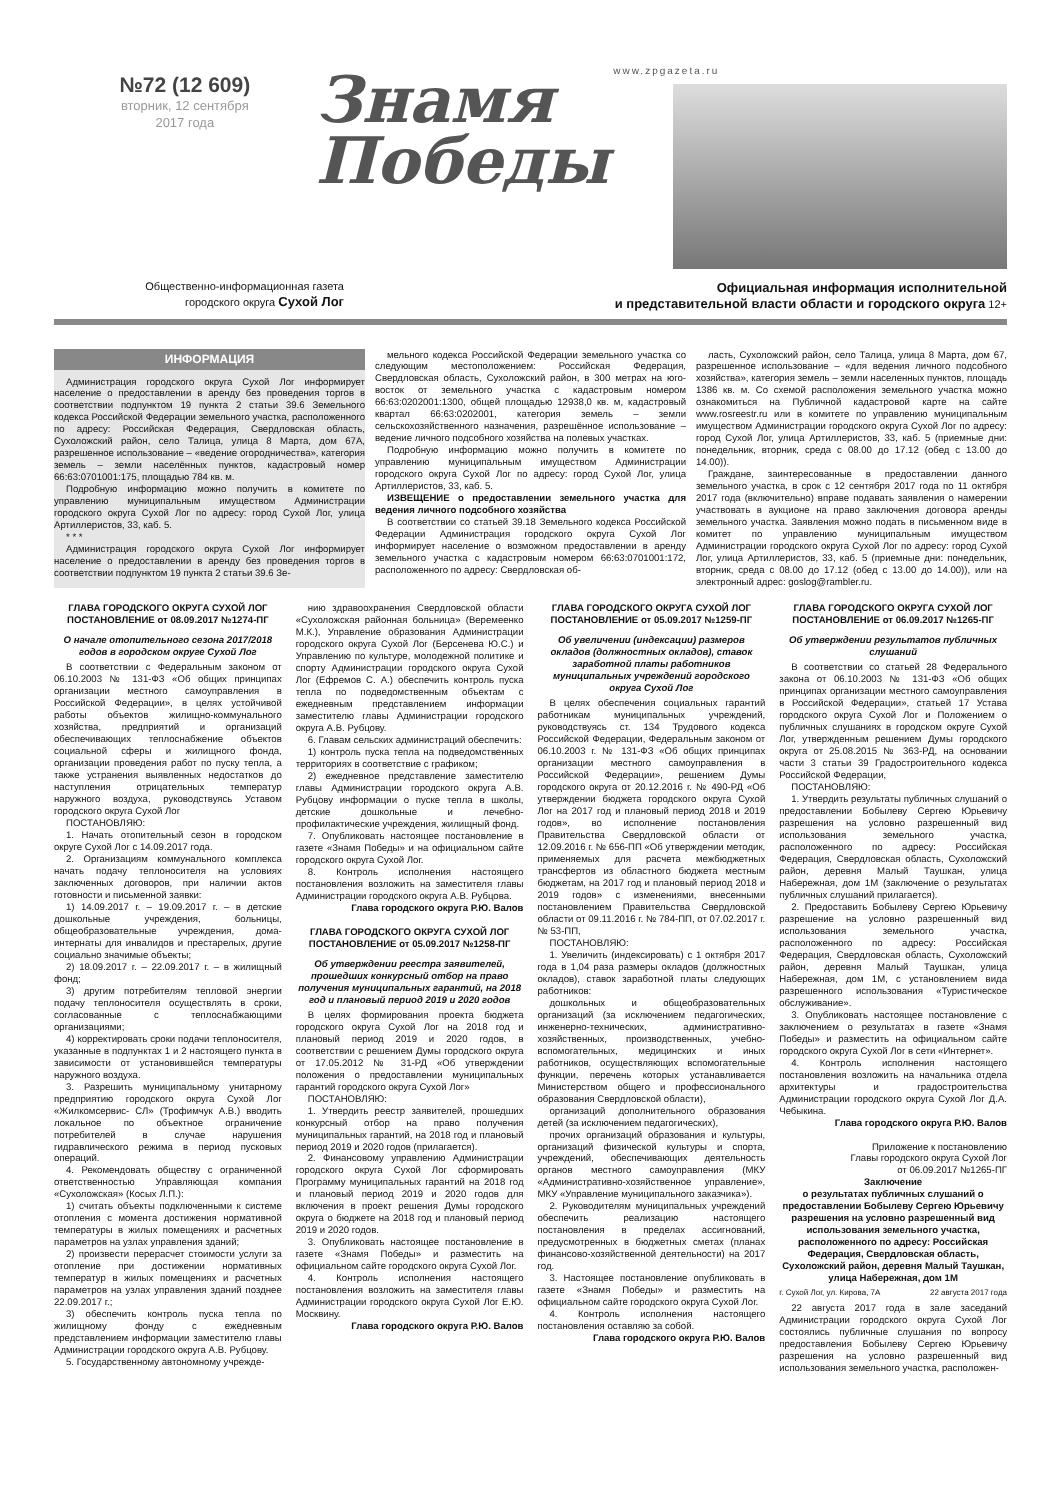№72 (12 609)
вторник, 12 сентября
2017 года
Знамя
Победы
www.zpgazeta.ru
Общественно-информационная газета
городского округа Сухой Лог
Официальная информация исполнительной
и представительной власти области и городского округа 12+
ИНФОРМАЦИЯ
Администрация городского округа Сухой Лог информирует население о предоставлении в аренду без проведения торгов в соответствии подпунктом 19 пункта 2 статьи 39.6 Земельного кодекса Российской Федерации земельного участка, расположенного по адресу: Российская Федерация, Свердловская область, Сухоложский район, село Талица, улица 8 Марта, дом 67А, разрешенное использование – «ведение огородничества», категория земель – земли населённых пунктов, кадастровый номер 66:63:0701001:175, площадью 784 кв. м.
Подробную информацию можно получить в комитете по управлению муниципальным имуществом Администрации городского округа Сухой Лог по адресу: город Сухой Лог, улица Артиллеристов, 33, каб. 5.
* * *
Администрация городского округа Сухой Лог информирует население о предоставлении в аренду без проведения торгов в соответствии подпунктом 19 пункта 2 статьи 39.6 Зе-
мельного кодекса Российской Федерации земельного участка со следующим местоположением: Российская Федерация, Свердловская область, Сухоложский район, в 300 метрах на юго-восток от земельного участка с кадастровым номером 66:63:0202001:1300, общей площадью 12938,0 кв. м, кадастровый квартал 66:63:0202001, категория земель – земли сельскохозяйственного назначения, разрешённое использование – ведение личного подсобного хозяйства на полевых участках.
Подробную информацию можно получить в комитете по управлению муниципальным имуществом Администрации городского округа Сухой Лог по адресу: город Сухой Лог, улица Артиллеристов, 33, каб. 5.
ИЗВЕЩЕНИЕ о предоставлении земельного участка для ведения личного подсобного хозяйства
В соответствии со статьей 39.18 Земельного кодекса Российской Федерации Администрация городского округа Сухой Лог информирует население о возможном предоставлении в аренду земельного участка с кадастровым номером 66:63:0701001:172, расположенного по адресу: Свердловская об-
ласть, Сухоложский район, село Талица, улица 8 Марта, дом 67, разрешенное использование – «для ведения личного подсобного хозяйства», категория земель – земли населенных пунктов, площадь 1386 кв. м. Со схемой расположения земельного участка можно ознакомиться на Публичной кадастровой карте на сайте www.rosreestr.ru или в комитете по управлению муниципальным имуществом Администрации городского округа Сухой Лог по адресу: город Сухой Лог, улица Артиллеристов, 33, каб. 5 (приемные дни: понедельник, вторник, среда с 08.00 до 17.12 (обед с 13.00 до 14.00)).
Граждане, заинтересованные в предоставлении данного земельного участка, в срок с 12 сентября 2017 года по 11 октября 2017 года (включительно) вправе подавать заявления о намерении участвовать в аукционе на право заключения договора аренды земельного участка. Заявления можно подать в письменном виде в комитет по управлению муниципальным имуществом Администрации городского округа Сухой Лог по адресу: город Сухой Лог, улица Артиллеристов, 33, каб. 5 (приемные дни: понедельник, вторник, среда с 08.00 до 17.12 (обед с 13.00 до 14.00)), или на электронный адрес: goslog@rambler.ru.
ГЛАВА ГОРОДСКОГО ОКРУГА СУХОЙ ЛОГ
ПОСТАНОВЛЕНИЕ от 08.09.2017 №1274-ПГ
О начале отопительного сезона 2017/2018 годов в городском округе Сухой Лог
В соответствии с Федеральным законом от 06.10.2003 № 131-ФЗ «Об общих принципах организации местного самоуправления в Российской Федерации», в целях устойчивой работы объектов жилищно-коммунального хозяйства, предприятий и организаций обеспечивающих теплоснабжение объектов социальной сферы и жилищного фонда, организации проведения работ по пуску тепла, а также устранения выявленных недостатков до наступления отрицательных температур наружного воздуха, руководствуясь Уставом городского округа Сухой Лог
ПОСТАНОВЛЯЮ:
1. Начать отопительный сезон в городском округе Сухой Лог с 14.09.2017 года.
2. Организациям коммунального комплекса начать подачу теплоносителя на условиях заключенных договоров, при наличии актов готовности и письменной заявки:
1) 14.09.2017 г. – 19.09.2017 г. – в детские дошкольные учреждения, больницы, общеобразовательные учреждения, дома-интернаты для инвалидов и престарелых, другие социально значимые объекты;
2) 18.09.2017 г. – 22.09.2017 г. – в жилищный фонд;
3) другим потребителям тепловой энергии подачу теплоносителя осуществлять в сроки, согласованные с теплоснабжающими организациями;
4) корректировать сроки подачи теплоносителя, указанные в подпунктах 1 и 2 настоящего пункта в зависимости от установившейся температуры наружного воздуха.
3. Разрешить муниципальному унитарному предприятию городского округа Сухой Лог «Жилкомсервис- СЛ» (Трофимчук А.В.) вводить локальное по объектное ограничение потребителей в случае нарушения гидравлического режима в период пусковых операций.
4. Рекомендовать обществу с ограниченной ответственностью Управляющая компания «Сухоложская» (Косых Л.П.):
1) считать объекты подключенными к системе отопления с момента достижения нормативной температуры в жилых помещениях и расчетных параметров на узлах управления зданий;
2) произвести перерасчет стоимости услуги за отопление при достижении нормативных температур в жилых помещениях и расчетных параметров на узлах управления зданий позднее 22.09.2017 г.;
3) обеспечить контроль пуска тепла по жилищному фонду с ежедневным представлением информации заместителю главы Администрации городского округа А.В. Рубцову.
5. Государственному автономному учрежде-
нию здравоохранения Свердловской области «Сухоложская районная больница» (Веремеенко М.К.), Управление образования Администрации городского округа Сухой Лог (Берсенева Ю.С.) и Управлению по культуре, молодежной политике и спорту Администрации городского округа Сухой Лог (Ефремов С. А.) обеспечить контроль пуска тепла по подведомственным объектам с ежедневным представлением информации заместителю главы Администрации городского округа А.В. Рубцову.
6. Главам сельских администраций обеспечить:
1) контроль пуска тепла на подведомственных территориях в соответствие с графиком;
2) ежедневное представление заместителю главы Администрации городского округа А.В. Рубцову информации о пуске тепла в школы, детские дошкольные и лечебно-профилактические учреждения, жилищный фонд.
7. Опубликовать настоящее постановление в газете «Знамя Победы» и на официальном сайте городского округа Сухой Лог.
8. Контроль исполнения настоящего постановления возложить на заместителя главы Администрации городского округа А.В. Рубцова.
Глава городского округа Р.Ю. Валов
ГЛАВА ГОРОДСКОГО ОКРУГА СУХОЙ ЛОГ
ПОСТАНОВЛЕНИЕ от 05.09.2017 №1258-ПГ
Об утверждении реестра заявителей, прошедших конкурсный отбор на право получения муниципальных гарантий, на 2018 год и плановый период 2019 и 2020 годов
В целях формирования проекта бюджета городского округа Сухой Лог на 2018 год и плановый период 2019 и 2020 годов, в соответствии с решением Думы городского округа от 17.05.2012 № 31-РД «Об утверждении положения о предоставлении муниципальных гарантий городского округа Сухой Лог»
ПОСТАНОВЛЯЮ:
1. Утвердить реестр заявителей, прошедших конкурсный отбор на право получения муниципальных гарантий, на 2018 год и плановый период 2019 и 2020 годов (прилагается).
2. Финансовому управлению Администрации городского округа Сухой Лог сформировать Программу муниципальных гарантий на 2018 год и плановый период 2019 и 2020 годов для включения в проект решения Думы городского округа о бюджете на 2018 год и плановый период 2019 и 2020 годов.
3. Опубликовать настоящее постановление в газете «Знамя Победы» и разместить на официальном сайте городского округа Сухой Лог.
4. Контроль исполнения настоящего постановления возложить на заместителя главы Администрации городского округа Сухой Лог Е.Ю. Москвину.
Глава городского округа Р.Ю. Валов
ГЛАВА ГОРОДСКОГО ОКРУГА СУХОЙ ЛОГ
ПОСТАНОВЛЕНИЕ от 05.09.2017 №1259-ПГ
Об увеличении (индексации) размеров окладов (должностных окладов), ставок заработной платы работников муниципальных учреждений городского округа Сухой Лог
В целях обеспечения социальных гарантий работникам муниципальных учреждений, руководствуясь ст. 134 Трудового кодекса Российской Федерации, Федеральным законом от 06.10.2003 г. № 131-ФЗ «Об общих принципах организации местного самоуправления в Российской Федерации», решением Думы городского округа от 20.12.2016 г. № 490-РД «Об утверждении бюджета городского округа Сухой Лог на 2017 год и плановый период 2018 и 2019 годов», во исполнение постановления Правительства Свердловской области от 12.09.2016 г. № 656-ПП «Об утверждении методик, применяемых для расчета межбюджетных трансфертов из областного бюджета местным бюджетам, на 2017 год и плановый период 2018 и 2019 годов» с изменениями, внесенными постановлением Правительства Свердловской области от 09.11.2016 г. № 784-ПП, от 07.02.2017 г. № 53-ПП,
ПОСТАНОВЛЯЮ:
1. Увеличить (индексировать) с 1 октября 2017 года в 1,04 раза размеры окладов (должностных окладов), ставок заработной платы следующих работников:
дошкольных и общеобразовательных организаций (за исключением педагогических, инженерно-технических, административно-хозяйственных, производственных, учебно-вспомогательных, медицинских и иных работников, осуществляющих вспомогательные функции, перечень которых устанавливается Министерством общего и профессионального образования Свердловской области),
организаций дополнительного образования детей (за исключением педагогических),
прочих организаций образования и культуры, организаций физической культуры и спорта, учреждений, обеспечивающих деятельность органов местного самоуправления (МКУ «Административно-хозяйственное управление», МКУ «Управление муниципального заказчика»).
2. Руководителям муниципальных учреждений обеспечить реализацию настоящего постановления в пределах ассигнований, предусмотренных в бюджетных сметах (планах финансово-хозяйственной деятельности) на 2017 год.
3. Настоящее постановление опубликовать в газете «Знамя Победы» и разместить на официальном сайте городского округа Сухой Лог.
4. Контроль исполнения настоящего постановления оставляю за собой.
Глава городского округа Р.Ю. Валов
ГЛАВА ГОРОДСКОГО ОКРУГА СУХОЙ ЛОГ
ПОСТАНОВЛЕНИЕ от 06.09.2017 №1265-ПГ
Об утверждении результатов публичных слушаний
В соответствии со статьей 28 Федерального закона от 06.10.2003 № 131-ФЗ «Об общих принципах организации местного самоуправления в Российской Федерации», статьей 17 Устава городского округа Сухой Лог и Положением о публичных слушаниях в городском округе Сухой Лог, утвержденным решением Думы городского округа от 25.08.2015 № 363-РД, на основании части 3 статьи 39 Градостроительного кодекса Российской Федерации,
ПОСТАНОВЛЯЮ:
1. Утвердить результаты публичных слушаний о предоставлении Бобылеву Сергею Юрьевичу разрешения на условно разрешенный вид использования земельного участка, расположенного по адресу: Российская Федерация, Свердловская область, Сухоложский район, деревня Малый Таушкан, улица Набережная, дом 1М (заключение о результатах публичных слушаний прилагается).
2. Предоставить Бобылеву Сергею Юрьевичу разрешение на условно разрешенный вид использования земельного участка, расположенного по адресу: Российская Федерация, Свердловская область, Сухоложский район, деревня Малый Таушкан, улица Набережная, дом 1М, с установлением вида разрешенного использования «Туристическое обслуживание».
3. Опубликовать настоящее постановление с заключением о результатах в газете «Знамя Победы» и разместить на официальном сайте городского округа Сухой Лог в сети «Интернет».
4. Контроль исполнения настоящего постановления возложить на начальника отдела архитектуры и градостроительства Администрации городского округа Сухой Лог Д.А. Чебыкина.
Глава городского округа Р.Ю. Валов
Приложение к постановлению
Главы городского округа Сухой Лог
от 06.09.2017 №1265-ПГ
Заключение
о результатах публичных слушаний о предоставлении Бобылеву Сергею Юрьевичу разрешения на условно разрешенный вид использования земельного участка, расположенного по адресу: Российская Федерация, Свердловская область, Сухоложский район, деревня Малый Таушкан, улица Набережная, дом 1М
г. Сухой Лог, ул. Кирова, 7А 22 августа 2017 года
22 августа 2017 года в зале заседаний Администрации городского округа Сухой Лог состоялись публичные слушания по вопросу предоставления Бобылеву Сергею Юрьевичу разрешения на условно разрешенный вид использования земельного участка, расположен-